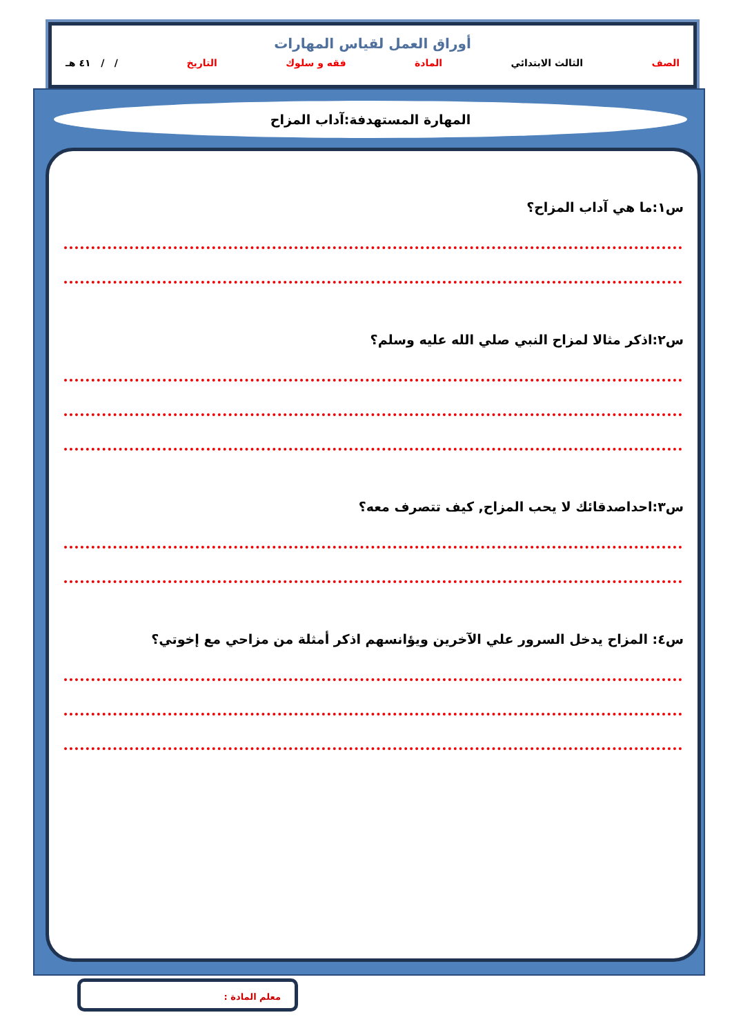أوراق العمل لقياس المهارات
الصف الثالث الابتدائي المادة فقه و سلوك التاريخ / / ٤١ هـ
المهارة المستهدفة:آداب المزاح
س١:ما هي آداب المزاح؟
س٢:اذكر مثالا لمزاح النبي صلي الله عليه وسلم؟
س٣:احداصدقائك لا يحب المزاح, كيف تتصرف معه؟
س٤: المزاح يدخل السرور علي الآخرين ويؤانسهم اذكر أمثلة من مزاحي مع إخوتي؟
معلم المادة :